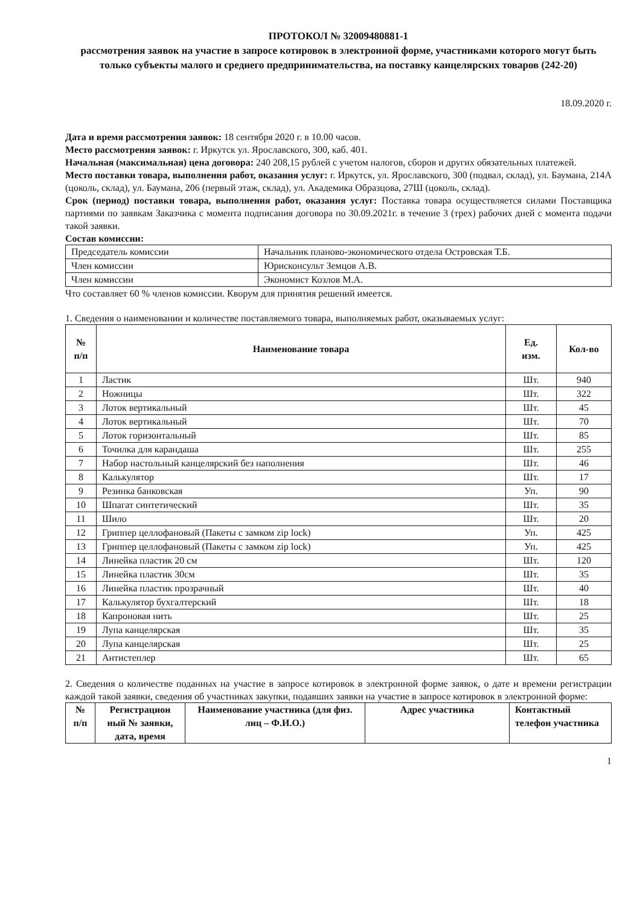ПРОТОКОЛ № 32009480881-1
рассмотрения заявок на участие в запросе котировок в электронной форме, участниками которого могут быть только субъекты малого и среднего предпринимательства, на поставку канцелярских товаров (242-20)
18.09.2020 г.
Дата и время рассмотрения заявок: 18 сентября 2020 г. в 10.00 часов.
Место рассмотрения заявок: г. Иркутск ул. Ярославского, 300, каб. 401.
Начальная (максимальная) цена договора: 240 208,15 рублей с учетом налогов, сборов и других обязательных платежей.
Место поставки товара, выполнения работ, оказания услуг: г. Иркутск, ул. Ярославского, 300 (подвал, склад), ул. Баумана, 214А (цоколь, склад), ул. Баумана, 206 (первый этаж, склад), ул. Академика Образцова, 27Ш (цоколь, склад).
Срок (период) поставки товара, выполнения работ, оказания услуг: Поставка товара осуществляется силами Поставщика партиями по заявкам Заказчика с момента подписания договора по 30.09.2021г. в течение 3 (трех) рабочих дней с момента подачи такой заявки.
Состав комиссии:
| Председатель комиссии | Начальник планово-экономического отдела Островская Т.Б. |
| Член комиссии | Юрисконсульт Земцов А.В. |
| Член комиссии | Экономист Козлов М.А. |
Что составляет 60 % членов комиссии. Кворум для принятия решений имеется.
1. Сведения о наименовании и количестве поставляемого товара, выполняемых работ, оказываемых услуг:
| № п/п | Наименование товара | Ед. изм. | Кол-во |
| --- | --- | --- | --- |
| 1 | Ластик | Шт. | 940 |
| 2 | Ножницы | Шт. | 322 |
| 3 | Лоток вертикальный | Шт. | 45 |
| 4 | Лоток вертикальный | Шт. | 70 |
| 5 | Лоток горизонтальный | Шт. | 85 |
| 6 | Точилка для карандаша | Шт. | 255 |
| 7 | Набор настольный канцелярский без наполнения | Шт. | 46 |
| 8 | Калькулятор | Шт. | 17 |
| 9 | Резинка банковская | Уп. | 90 |
| 10 | Шпагат синтетический | Шт. | 35 |
| 11 | Шило | Шт. | 20 |
| 12 | Гриппер целлофановый (Пакеты с замком zip lock) | Уп. | 425 |
| 13 | Гриппер целлофановый (Пакеты с замком zip lock) | Уп. | 425 |
| 14 | Линейка пластик 20 см | Шт. | 120 |
| 15 | Линейка пластик 30см | Шт. | 35 |
| 16 | Линейка пластик прозрачный | Шт. | 40 |
| 17 | Калькулятор бухгалтерский | Шт. | 18 |
| 18 | Капроновая нить | Шт. | 25 |
| 19 | Лупа канцелярская | Шт. | 35 |
| 20 | Лупа канцелярская | Шт. | 25 |
| 21 | Антистеплер | Шт. | 65 |
2. Сведения о количестве поданных на участие в запросе котировок в электронной форме заявок, о дате и времени регистрации каждой такой заявки, сведения об участниках закупки, подавших заявки на участие в запросе котировок в электронной форме:
| № п/п | Регистрацион ный № заявки, дата, время | Наименование участника (для физ. лиц – Ф.И.О.) | Адрес участника | Контактный телефон участника |
| --- | --- | --- | --- | --- |
1